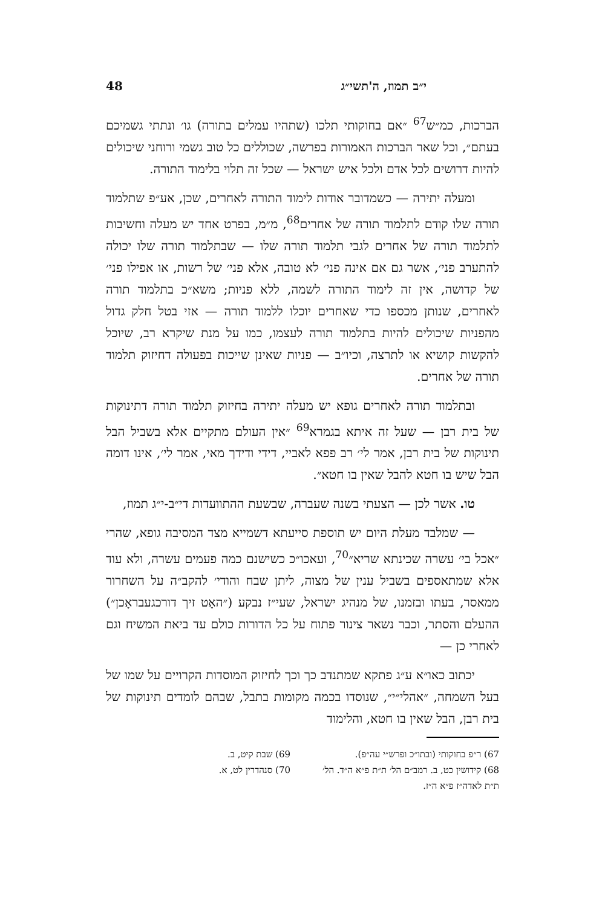י״ב תמוז, ה'תשי״ג 48
הברכות, כמ״ש<sup>67</sup> ״אם בחוקותי תלכו (שתהיו עמלים בתורה) גו׳ ונתתי גשמיכם בעתם״, וכל שאר הברכות האמורות בפרשה, שכוללים כל טוב גשמי ורוחני שיכולים להיות דרושים לכל אדם ולכל איש ישראל — שכל זה תלוי בלימוד התורה.
ומעלה יתירה — כשמדובר אודות לימוד התורה לאחרים, שכן, אע״פ שתלמוד תורה שלו קודם לתלמוד תורה של אחרים<sup>68</sup>, מ״מ, בפרט אחד יש מעלה וחשיבות לתלמוד תורה של אחרים לגבי תלמוד תורה שלו — שבתלמוד תורה שלו יכולה להתערב פני׳, אשר גם אם אינה פני׳ לא טובה, אלא פני׳ של רשות, או אפילו פני׳ של קדושה, אין זה לימוד התורה לשמה, ללא פניות; משא״כ בתלמוד תורה לאחרים, שנותן מכספו כדי שאחרים יוכלו ללמוד תורה — אזי בטל חלק גדול מהפניות שיכולים להיות בתלמוד תורה לעצמו, כמו על מנת שיקרא רב, שיוכל להקשות קושיא או לתרצה, וכיו״ב — פניות שאינן שייכות בפעולה דחיזוק תלמוד תורה של אחרים.
ובתלמוד תורה לאחרים גופא יש מעלה יתירה בחיזוק תלמוד תורה דתינוקות של בית רבן — שעל זה איתא בגמרא<sup>69</sup> ״אין העולם מתקיים אלא בשביל הבל תינוקות של בית רבן, אמר לי׳ רב פפא לאביי, דידי ודידך מאי, אמר לי׳, אינו דומה הבל שיש בו חטא להבל שאין בו חטא״.
טו. אשר לכן — הצעתי בשנה שעברה, שבשעת ההתוועדות די״ב-י״ג תמוז,
— שמלבד מעלת היום יש תוספת סייעתא דשמייא מצד המסיבה גופא, שהרי ״אכל בי׳ עשרה שכינתא שריא״<sup>70</sup>, ועאכו״כ כשישנם כמה פעמים עשרה, ולא עוד אלא שמתאספים בשביל ענין של מצוה, ליתן שבח והודי׳ להקב״ה על השחרור ממאסר, בעתו ובזמנו, של מנהיג ישראל, שעי״ז נבקע (״האָט זיך דורכגעבראָכן״) ההעלם והסתר, וכבר נשאר צינור פתוח על כל הדורות כולם עד ביאת המשיח וגם לאחרי כן —
יכתוב כאו״א ע״ג פתקא שמתנדב כך וכך לחיזוק המוסדות הקרויים על שמו של בעל השמחה, ״אהלי״י״, שנוסדו בכמה מקומות בתבל, שבהם לומדים תינוקות של בית רבן, הבל שאין בו חטא, והלימוד
67) ר״פ בחוקותי (ובתו״כ ופרש״י עה״פ).
68) קידושין כט, ב. רמב״ם הל׳ ת״ת פ״א ה״ד. הל׳ ת״ת לאדה״ז פ״א ה״ז.
69) שבת קיט, ב.
70) סנהדרין לט, א.